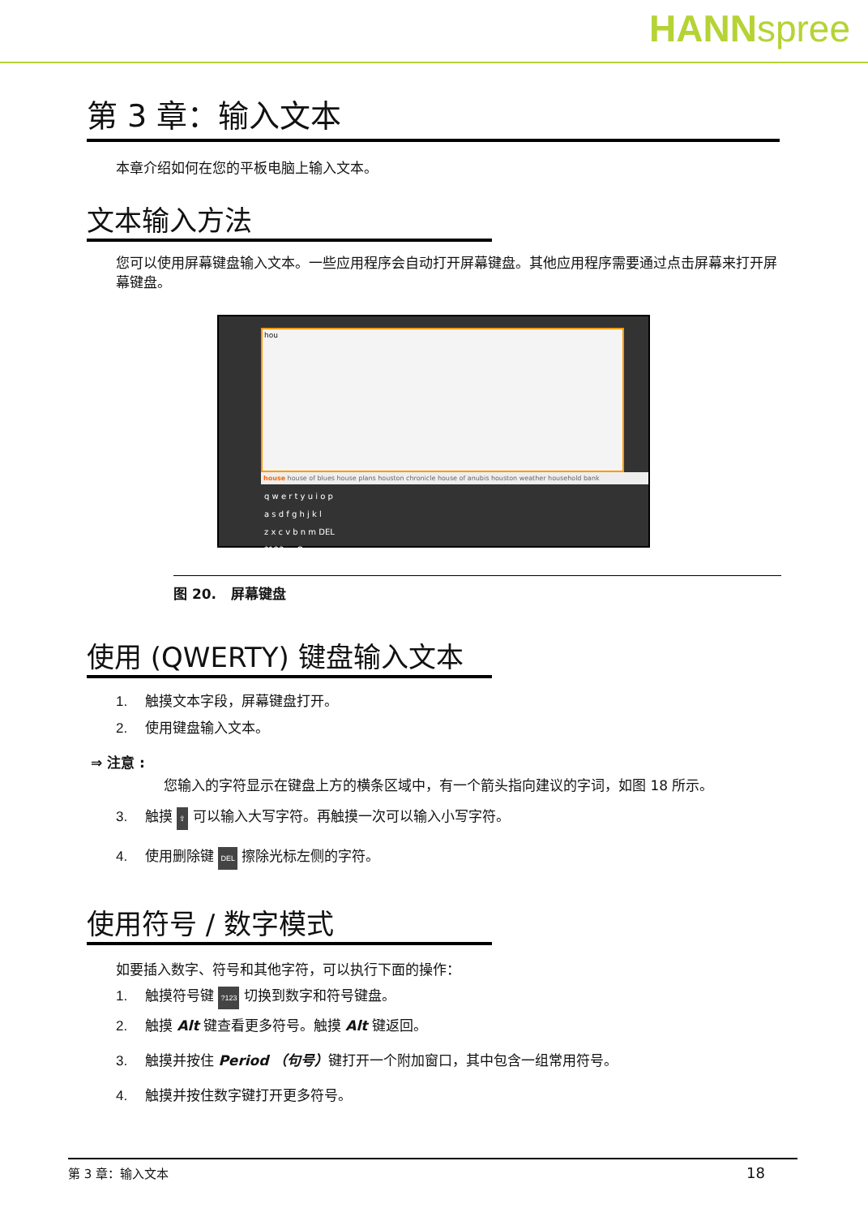HANNspree
第 3 章：输入文本
本章介绍如何在您的平板电脑上输入文本。
文本输入方法
您可以使用屏幕键盘输入文本。一些应用程序会自动打开屏幕键盘。其他应用程序需要通过点击屏幕来打开屏幕键盘。
hou
house house of blues house plans houston chronicle house of anubis houston weather household bank
q w e r t y u i o p
a s d f g h j k l
z x c v b n m DEL
?123 , . Go
图 20. 屏幕键盘
使用 (QWERTY) 键盘输入文本
1. 触摸文本字段，屏幕键盘打开。
2. 使用键盘输入文本。
⇒ 注意 :
您输入的字符显示在键盘上方的横条区域中，有一个箭头指向建议的字词，如图 18 所示。
3. 触摸 ⇧ 可以输入大写字符。再触摸一次可以输入小写字符。
4. 使用删除键 DEL 擦除光标左侧的字符。
使用符号 / 数字模式
如要插入数字、符号和其他字符，可以执行下面的操作：
1. 触摸符号键 ?123 切换到数字和符号键盘。
2. 触摸 Alt 键查看更多符号。触摸 Alt 键返回。
3. 触摸并按住 Period （句号）键打开一个附加窗口，其中包含一组常用符号。
4. 触摸并按住数字键打开更多符号。
第 3 章：输入文本 18